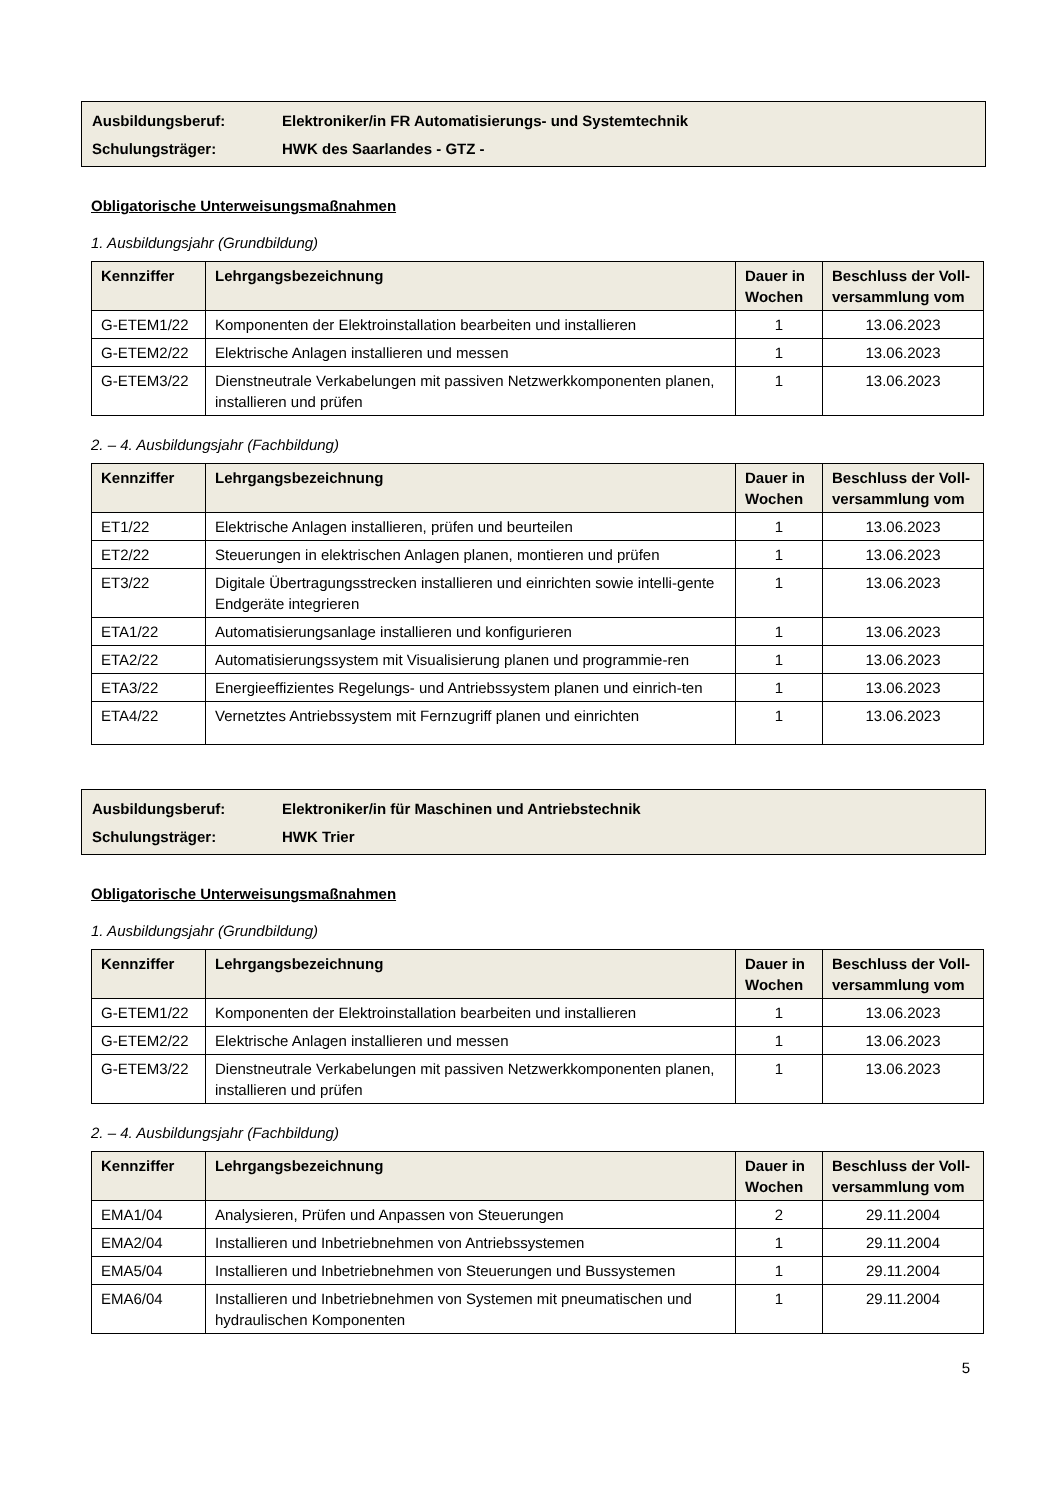Ausbildungsberuf: Elektroniker/in FR Automatisierungs- und Systemtechnik
Schulungsträger: HWK des Saarlandes - GTZ -
Obligatorische Unterweisungsmaßnahmen
1. Ausbildungsjahr (Grundbildung)
| Kennziffer | Lehrgangsbezeichnung | Dauer in Wochen | Beschluss der Voll-versammlung vom |
| --- | --- | --- | --- |
| G-ETEM1/22 | Komponenten der Elektroinstallation bearbeiten und installieren | 1 | 13.06.2023 |
| G-ETEM2/22 | Elektrische Anlagen installieren und messen | 1 | 13.06.2023 |
| G-ETEM3/22 | Dienstneutrale Verkabelungen mit passiven Netzwerkkomponenten planen, installieren und prüfen | 1 | 13.06.2023 |
2. – 4. Ausbildungsjahr (Fachbildung)
| Kennziffer | Lehrgangsbezeichnung | Dauer in Wochen | Beschluss der Voll-versammlung vom |
| --- | --- | --- | --- |
| ET1/22 | Elektrische Anlagen installieren, prüfen und beurteilen | 1 | 13.06.2023 |
| ET2/22 | Steuerungen in elektrischen Anlagen planen, montieren und prüfen | 1 | 13.06.2023 |
| ET3/22 | Digitale Übertragungsstrecken installieren und einrichten sowie intelli-gente Endgeräte integrieren | 1 | 13.06.2023 |
| ETA1/22 | Automatisierungsanlage installieren und konfigurieren | 1 | 13.06.2023 |
| ETA2/22 | Automatisierungssystem mit Visualisierung planen und programmie-ren | 1 | 13.06.2023 |
| ETA3/22 | Energieeffizientes Regelungs- und Antriebssystem planen und einrich-ten | 1 | 13.06.2023 |
| ETA4/22 | Vernetztes Antriebssystem mit Fernzugriff planen und einrichten | 1 | 13.06.2023 |
Ausbildungsberuf: Elektroniker/in für Maschinen und Antriebstechnik
Schulungsträger: HWK Trier
Obligatorische Unterweisungsmaßnahmen
1. Ausbildungsjahr (Grundbildung)
| Kennziffer | Lehrgangsbezeichnung | Dauer in Wochen | Beschluss der Voll-versammlung vom |
| --- | --- | --- | --- |
| G-ETEM1/22 | Komponenten der Elektroinstallation bearbeiten und installieren | 1 | 13.06.2023 |
| G-ETEM2/22 | Elektrische Anlagen installieren und messen | 1 | 13.06.2023 |
| G-ETEM3/22 | Dienstneutrale Verkabelungen mit passiven Netzwerkkomponenten planen, installieren und prüfen | 1 | 13.06.2023 |
2. – 4. Ausbildungsjahr (Fachbildung)
| Kennziffer | Lehrgangsbezeichnung | Dauer in Wochen | Beschluss der Voll-versammlung vom |
| --- | --- | --- | --- |
| EMA1/04 | Analysieren, Prüfen und Anpassen von Steuerungen | 2 | 29.11.2004 |
| EMA2/04 | Installieren und Inbetriebnehmen von Antriebssystemen | 1 | 29.11.2004 |
| EMA5/04 | Installieren und Inbetriebnehmen von Steuerungen und Bussystemen | 1 | 29.11.2004 |
| EMA6/04 | Installieren und Inbetriebnehmen von Systemen mit pneumatischen und hydraulischen Komponenten | 1 | 29.11.2004 |
5